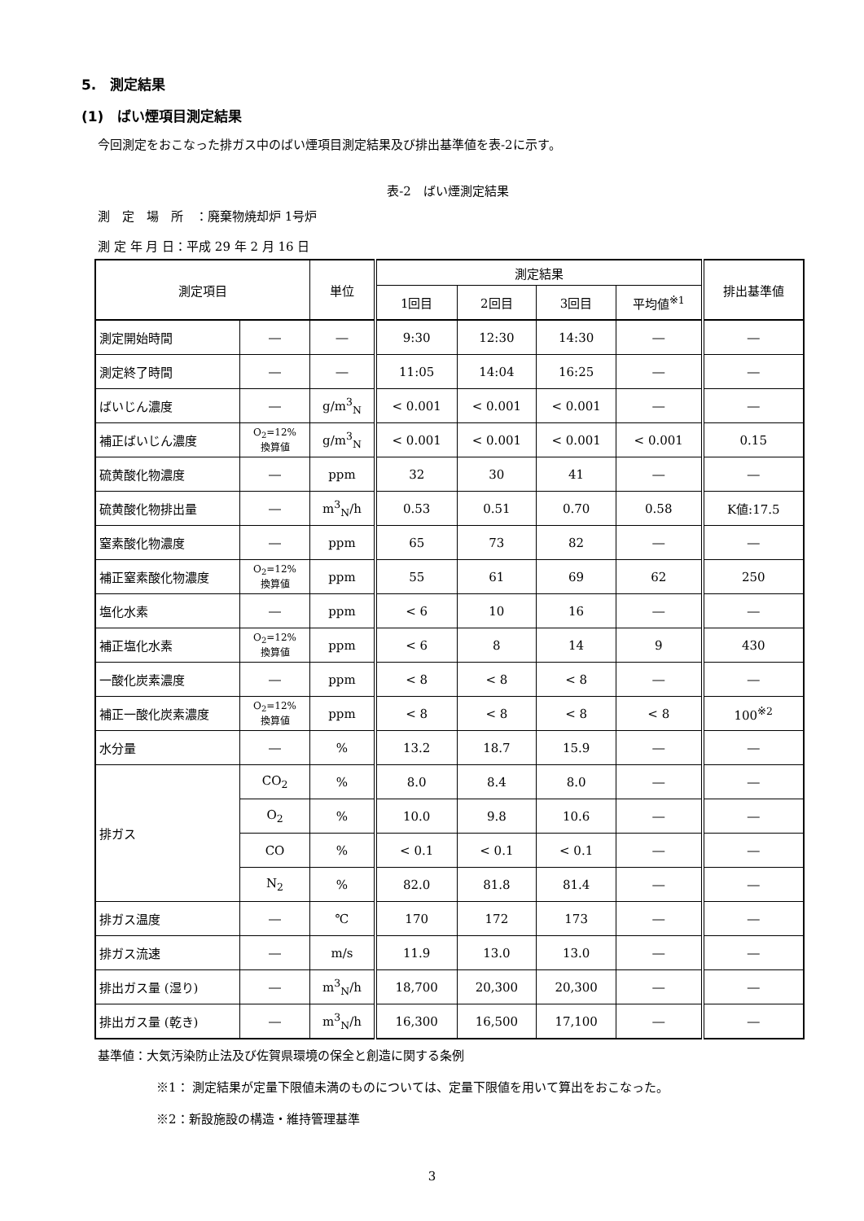5.　測定結果
(1)　ばい煙項目測定結果
今回測定をおこなった排ガス中のばい煙項目測定結果及び排出基準値を表-2に示す。
表-2　ばい煙測定結果
測　定　場　所　：廃棄物焼却炉 1号炉
測 定 年 月 日：平成 29 年 2 月 16 日
| 測定項目 | | 単位 | 測定結果 | | | | 排出基準値 |
| --- | --- | --- | --- | --- | --- | --- | --- |
| | | | 1回目 | 2回目 | 3回目 | 平均値<sup>※1</sup> | |
| 測定開始時間 | ― | ― | 9:30 | 12:30 | 14:30 | ― | ― |
| 測定終了時間 | ― | ― | 11:05 | 14:04 | 16:25 | ― | ― |
| ばいじん濃度 | ― | g/m<sup>3</sup><sub>N</sub> | < 0.001 | < 0.001 | < 0.001 | ― | ― |
| 補正ばいじん濃度 | O<sub>2</sub>=12% 換算値 | g/m<sup>3</sup><sub>N</sub> | < 0.001 | < 0.001 | < 0.001 | < 0.001 | 0.15 |
| 硫黄酸化物濃度 | ― | ppm | 32 | 30 | 41 | ― | ― |
| 硫黄酸化物排出量 | ― | m<sup>3</sup><sub>N</sub>/h | 0.53 | 0.51 | 0.70 | 0.58 | K値:17.5 |
| 窒素酸化物濃度 | ― | ppm | 65 | 73 | 82 | ― | ― |
| 補正窒素酸化物濃度 | O<sub>2</sub>=12% 換算値 | ppm | 55 | 61 | 69 | 62 | 250 |
| 塩化水素 | ― | ppm | < 6 | 10 | 16 | ― | ― |
| 補正塩化水素 | O<sub>2</sub>=12% 換算値 | ppm | < 6 | 8 | 14 | 9 | 430 |
| 一酸化炭素濃度 | ― | ppm | < 8 | < 8 | < 8 | ― | ― |
| 補正一酸化炭素濃度 | O<sub>2</sub>=12% 換算値 | ppm | < 8 | < 8 | < 8 | < 8 | 100<sup>※2</sup> |
| 水分量 | ― | % | 13.2 | 18.7 | 15.9 | ― | ― |
| 排ガス | CO<sub>2</sub> | % | 8.0 | 8.4 | 8.0 | ― | ― |
| | O<sub>2</sub> | % | 10.0 | 9.8 | 10.6 | ― | ― |
| | CO | % | < 0.1 | < 0.1 | < 0.1 | ― | ― |
| | N<sub>2</sub> | % | 82.0 | 81.8 | 81.4 | ― | ― |
| 排ガス温度 | ― | ℃ | 170 | 172 | 173 | ― | ― |
| 排ガス流速 | ― | m/s | 11.9 | 13.0 | 13.0 | ― | ― |
| 排出ガス量 (湿り) | ― | m<sup>3</sup><sub>N</sub>/h | 18,700 | 20,300 | 20,300 | ― | ― |
| 排出ガス量 (乾き) | ― | m<sup>3</sup><sub>N</sub>/h | 16,300 | 16,500 | 17,100 | ― | ― |
基準値：大気汚染防止法及び佐賀県環境の保全と創造に関する条例
※1： 測定結果が定量下限値未満のものについては、定量下限値を用いて算出をおこなった。
※2：新設施設の構造・維持管理基準
3